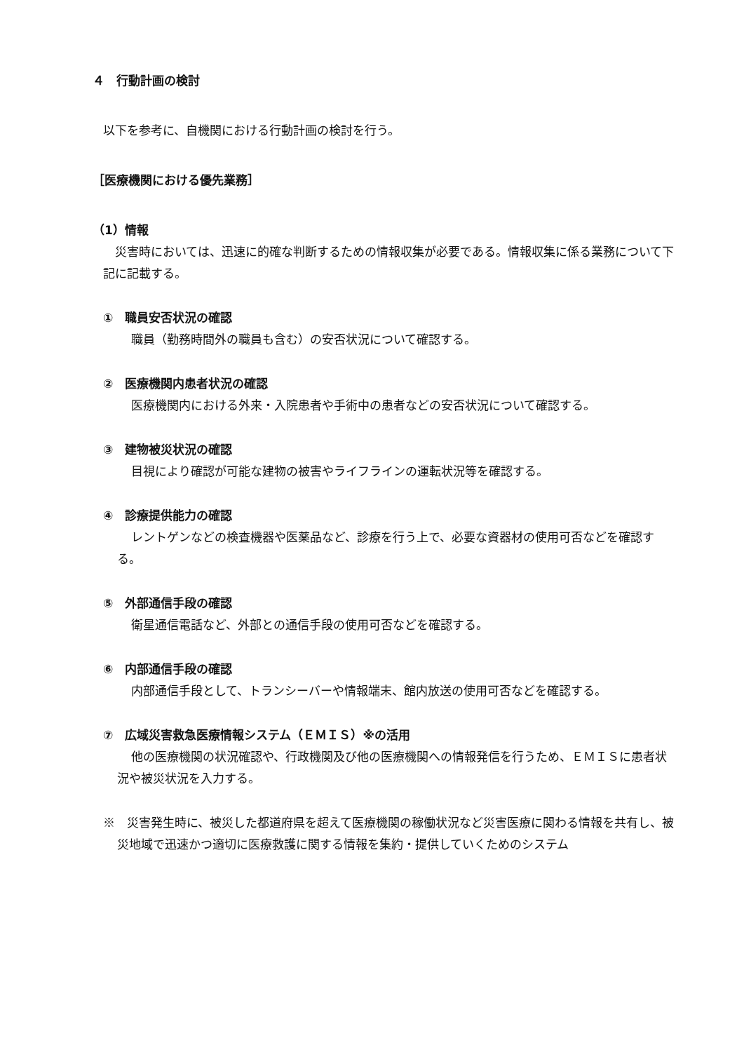４　行動計画の検討
以下を参考に、自機関における行動計画の検討を行う。
［医療機関における優先業務］
（1）情報
災害時においては、迅速に的確な判断するための情報収集が必要である。情報収集に係る業務について下記に記載する。
①　職員安否状況の確認
職員（勤務時間外の職員も含む）の安否状況について確認する。
②　医療機関内患者状況の確認
医療機関内における外来・入院患者や手術中の患者などの安否状況について確認する。
③　建物被災状況の確認
目視により確認が可能な建物の被害やライフラインの運転状況等を確認する。
④　診療提供能力の確認
レントゲンなどの検査機器や医薬品など、診療を行う上で、必要な資器材の使用可否などを確認する。
⑤　外部通信手段の確認
衛星通信電話など、外部との通信手段の使用可否などを確認する。
⑥　内部通信手段の確認
内部通信手段として、トランシーバーや情報端末、館内放送の使用可否などを確認する。
⑦　広域災害救急医療情報システム（ＥＭＩＳ）※の活用
他の医療機関の状況確認や、行政機関及び他の医療機関への情報発信を行うため、ＥＭＩＳに患者状況や被災状況を入力する。
※　災害発生時に、被災した都道府県を超えて医療機関の稼働状況など災害医療に関わる情報を共有し、被災地域で迅速かつ適切に医療救護に関する情報を集約・提供していくためのシステム